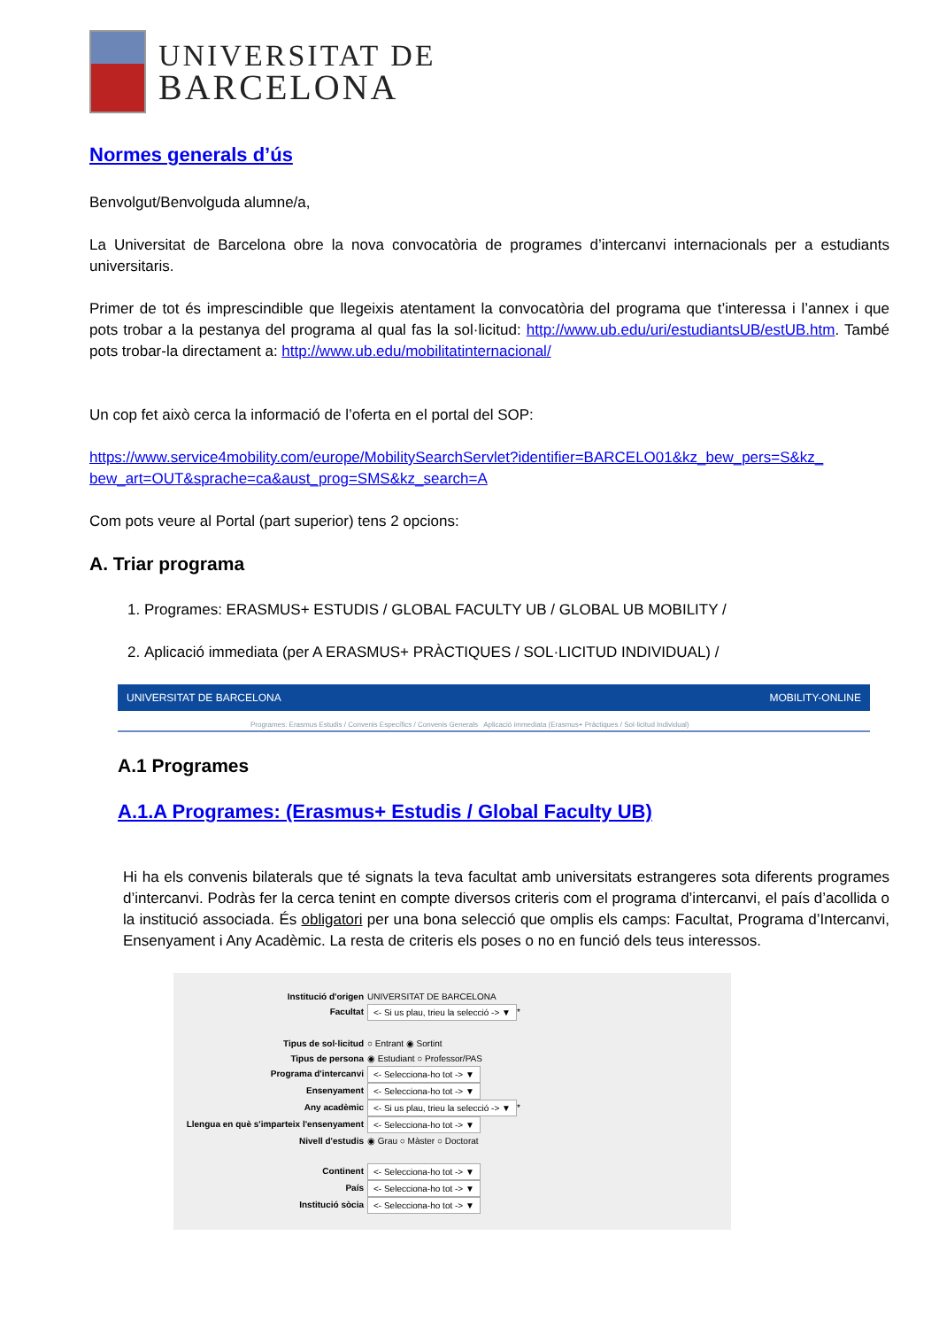UNIVERSITAT DE
BARCELONA
Normes generals d’ús
Benvolgut/Benvolguda alumne/a,
La Universitat de Barcelona obre la nova convocatòria de programes d’intercanvi internacionals per a estudiants universitaris.
Primer de tot és imprescindible que llegeixis atentament la convocatòria del programa que t’interessa i l’annex i que pots trobar a la pestanya del programa al qual fas la sol·licitud: http://www.ub.edu/uri/estudiantsUB/estUB.htm. També pots trobar-la directament a: http://www.ub.edu/mobilitatinternacional/
Un cop fet això cerca la informació de l’oferta en el portal del SOP:
https://www.service4mobility.com/europe/MobilitySearchServlet?identifier=BARCELO01&kz_bew_pers=S&kz_ bew_art=OUT&sprache=ca&aust_prog=SMS&kz_search=A
Com pots veure al Portal (part superior) tens 2 opcions:
A. Triar programa
1. Programes: ERASMUS+ ESTUDIS / GLOBAL FACULTY UB / GLOBAL UB MOBILITY /
2. Aplicació immediata (per A ERASMUS+ PRÀCTIQUES / SOL·LICITUD INDIVIDUAL) /
UNIVERSITAT DE BARCELONA MOBILITY-ONLINE
Programes: Erasmus Estudis / Convenis Específics / Convenis Generals Aplicació immediata (Erasmus+ Pràctiques / Sol·licitud Individual)
A.1 Programes
A.1.A Programes: (Erasmus+ Estudis / Global Faculty UB)
Hi ha els convenis bilaterals que té signats la teva facultat amb universitats estrangeres sota diferents programes d’intercanvi. Podràs fer la cerca tenint en compte diversos criteris com el programa d’intercanvi, el país d’acollida o la institució associada. És obligatori per una bona selecció que omplis els camps: Facultat, Programa d’Intercanvi, Ensenyament i Any Acadèmic. La resta de criteris els poses o no en funció dels teus interessos.
Institució d'origen UNIVERSITAT DE BARCELONA
Facultat <- Si us plau, trieu la selecció -> ▼ *
Tipus de sol·licitud ○ Entrant ◉ Sortint
Tipus de persona ◉ Estudiant ○ Professor/PAS
Programa d'intercanvi <- Selecciona-ho tot -> ▼
Ensenyament <- Selecciona-ho tot -> ▼
Any acadèmic <- Si us plau, trieu la selecció -> ▼ *
Llengua en què s'imparteix l'ensenyament <- Selecciona-ho tot -> ▼
Nivell d'estudis ◉ Grau ○ Màster ○ Doctorat
Continent <- Selecciona-ho tot -> ▼
País <- Selecciona-ho tot -> ▼
Institució sòcia <- Selecciona-ho tot -> ▼